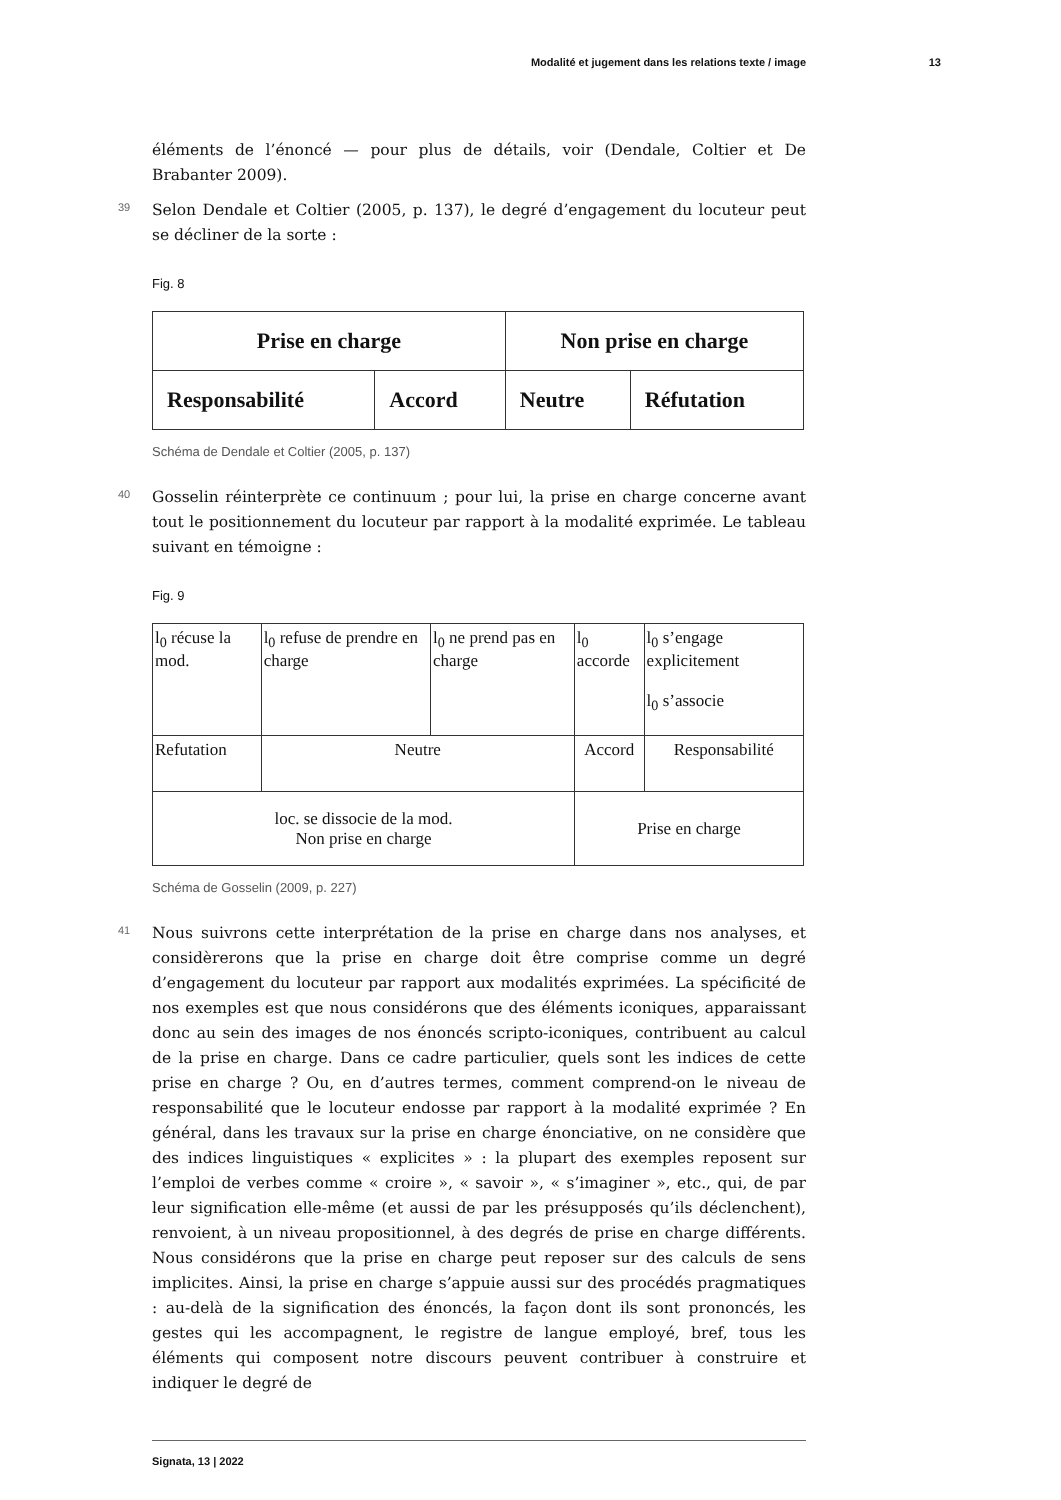Modalité et jugement dans les relations texte / image 13
éléments de l’énoncé — pour plus de détails, voir (Dendale, Coltier et De Brabanter 2009).
39 Selon Dendale et Coltier (2005, p. 137), le degré d’engagement du locuteur peut se décliner de la sorte :
Fig. 8
| Prise en charge | | Non prise en charge | |
| Responsabilité | Accord | Neutre | Réfutation |
Schéma de Dendale et Coltier (2005, p. 137)
40 Gosselin réinterprète ce continuum ; pour lui, la prise en charge concerne avant tout le positionnement du locuteur par rapport à la modalité exprimée. Le tableau suivant en témoigne :
Fig. 9
| l<sub>0</sub> récuse la mod. | l<sub>0</sub> refuse de prendre en charge | l<sub>0</sub> ne prend pas en charge | l<sub>0</sub> accorde | l<sub>0</sub> s’engage explicitement l<sub>0</sub> s’associe |
| Refutation | Neutre | | Accord | Responsabilité |
| loc. se dissocie de la mod. Non prise en charge | | | Prise en charge | |
Schéma de Gosselin (2009, p. 227)
41 Nous suivrons cette interprétation de la prise en charge dans nos analyses, et considèrerons que la prise en charge doit être comprise comme un degré d’engagement du locuteur par rapport aux modalités exprimées. La spécificité de nos exemples est que nous considérons que des éléments iconiques, apparaissant donc au sein des images de nos énoncés scripto-iconiques, contribuent au calcul de la prise en charge. Dans ce cadre particulier, quels sont les indices de cette prise en charge ? Ou, en d’autres termes, comment comprend-on le niveau de responsabilité que le locuteur endosse par rapport à la modalité exprimée ? En général, dans les travaux sur la prise en charge énonciative, on ne considère que des indices linguistiques « explicites » : la plupart des exemples reposent sur l’emploi de verbes comme « croire », « savoir », « s’imaginer », etc., qui, de par leur signification elle-même (et aussi de par les présupposés qu’ils déclenchent), renvoient, à un niveau propositionnel, à des degrés de prise en charge différents. Nous considérons que la prise en charge peut reposer sur des calculs de sens implicites. Ainsi, la prise en charge s’appuie aussi sur des procédés pragmatiques : au-delà de la signification des énoncés, la façon dont ils sont prononcés, les gestes qui les accompagnent, le registre de langue employé, bref, tous les éléments qui composent notre discours peuvent contribuer à construire et indiquer le degré de
Signata, 13 | 2022